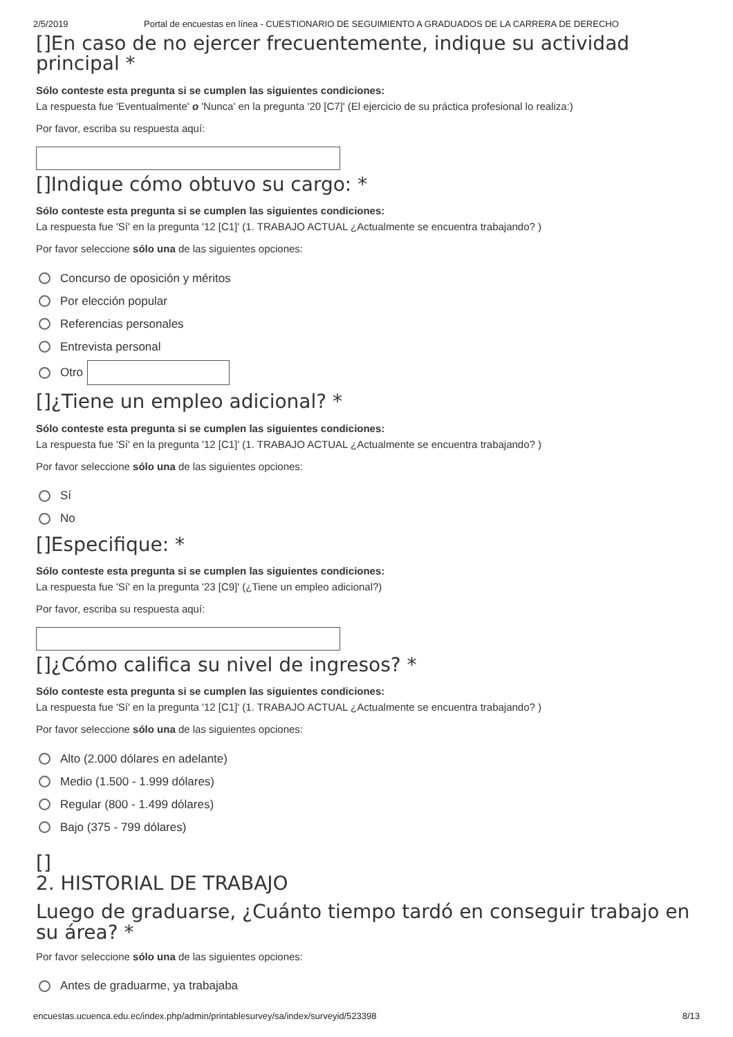2/5/2019 Portal de encuestas en línea - CUESTIONARIO DE SEGUIMIENTO A GRADUADOS DE LA CARRERA DE DERECHO
[]En caso de no ejercer frecuentemente, indique su actividad principal *
Sólo conteste esta pregunta si se cumplen las siguientes condiciones:
La respuesta fue 'Eventualmente' o 'Nunca' en la pregunta '20 [C7]' (El ejercicio de su práctica profesional lo realiza:)
Por favor, escriba su respuesta aquí:
[]Indique cómo obtuvo su cargo: *
Sólo conteste esta pregunta si se cumplen las siguientes condiciones:
La respuesta fue 'Sí' en la pregunta '12 [C1]' (1. TRABAJO ACTUAL ¿Actualmente se encuentra trabajando? )
Por favor seleccione sólo una de las siguientes opciones:
Concurso de oposición y méritos
Por elección popular
Referencias personales
Entrevista personal
Otro
[]¿Tiene un empleo adicional? *
Sólo conteste esta pregunta si se cumplen las siguientes condiciones:
La respuesta fue 'Sí' en la pregunta '12 [C1]' (1. TRABAJO ACTUAL ¿Actualmente se encuentra trabajando? )
Por favor seleccione sólo una de las siguientes opciones:
Sí
No
[]Especifique: *
Sólo conteste esta pregunta si se cumplen las siguientes condiciones:
La respuesta fue 'Sí' en la pregunta '23 [C9]' (¿Tiene un empleo adicional?)
Por favor, escriba su respuesta aquí:
[]¿Cómo califica su nivel de ingresos? *
Sólo conteste esta pregunta si se cumplen las siguientes condiciones:
La respuesta fue 'Sí' en la pregunta '12 [C1]' (1. TRABAJO ACTUAL ¿Actualmente se encuentra trabajando? )
Por favor seleccione sólo una de las siguientes opciones:
Alto (2.000 dólares en adelante)
Medio (1.500 - 1.999 dólares)
Regular (800 - 1.499 dólares)
Bajo (375 - 799 dólares)
[]
2. HISTORIAL DE TRABAJO
Luego de graduarse, ¿Cuánto tiempo tardó en conseguir trabajo en su área? *
Por favor seleccione sólo una de las siguientes opciones:
Antes de graduarme, ya trabajaba
encuestas.ucuenca.edu.ec/index.php/admin/printablesurvey/sa/index/surveyid/523398 8/13